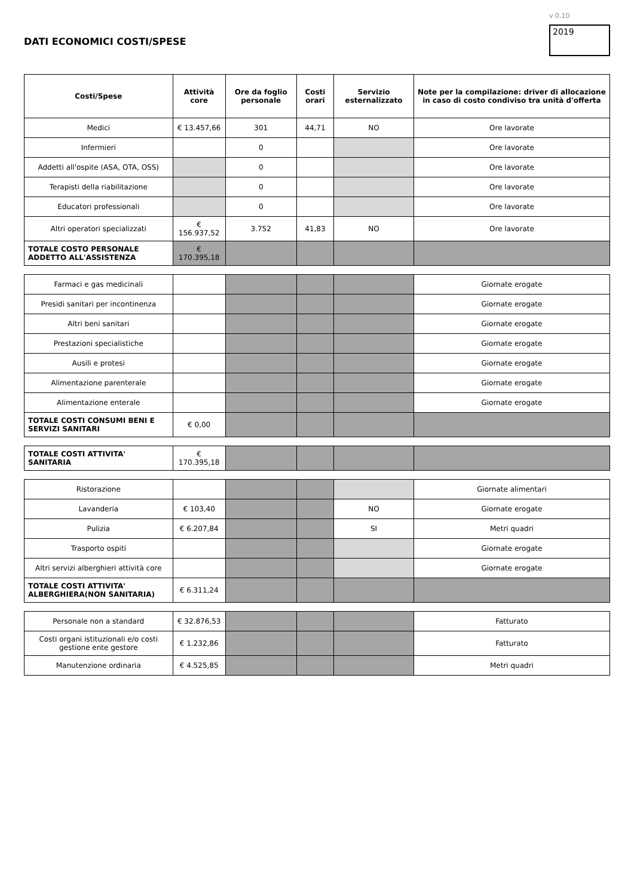DATI ECONOMICI COSTI/SPESE
v 0.10
2019
| Costi/Spese | Attività core | Ore da foglio personale | Costi orari | Servizio esternalizzato | Note per la compilazione: driver di allocazione in caso di costo condiviso tra unità d'offerta |
| --- | --- | --- | --- | --- | --- |
| Medici | € 13.457,66 | 301 | 44,71 | NO | Ore lavorate |
| Infermieri | | 0 | | | Ore lavorate |
| Addetti all'ospite (ASA, OTA, OSS) | | 0 | | | Ore lavorate |
| Terapisti della riabilitazione | | 0 | | | Ore lavorate |
| Educatori professionali | | 0 | | | Ore lavorate |
| Altri operatori specializzati | € 156.937,52 | 3.752 | 41,83 | NO | Ore lavorate |
| TOTALE COSTO PERSONALE ADDETTO ALL'ASSISTENZA | € 170.395,18 | | | | |
| Farmaci e gas medicinali | | | | | Giornate erogate |
| Presidi sanitari per incontinenza | | | | | Giornate erogate |
| Altri beni sanitari | | | | | Giornate erogate |
| Prestazioni specialistiche | | | | | Giornate erogate |
| Ausili e protesi | | | | | Giornate erogate |
| Alimentazione parenterale | | | | | Giornate erogate |
| Alimentazione enterale | | | | | Giornate erogate |
| TOTALE COSTI CONSUMI BENI E SERVIZI SANITARI | € 0,00 | | | | |
| TOTALE COSTI ATTIVITA' SANITARIA | € 170.395,18 | | | | |
| Ristorazione | | | | | Giornate alimentari |
| Lavanderia | € 103,40 | | | NO | Giornate erogate |
| Pulizia | € 6.207,84 | | | SI | Metri quadri |
| Trasporto ospiti | | | | | Giornate erogate |
| Altri servizi alberghieri attività core | | | | | Giornate erogate |
| TOTALE COSTI ATTIVITA' ALBERGHIERA(NON SANITARIA) | € 6.311,24 | | | | |
| Personale non a standard | € 32.876,53 | | | | Fatturato |
| Costi organi istituzionali e/o costi gestione ente gestore | € 1.232,86 | | | | Fatturato |
| Manutenzione ordinaria | € 4.525,85 | | | | Metri quadri |